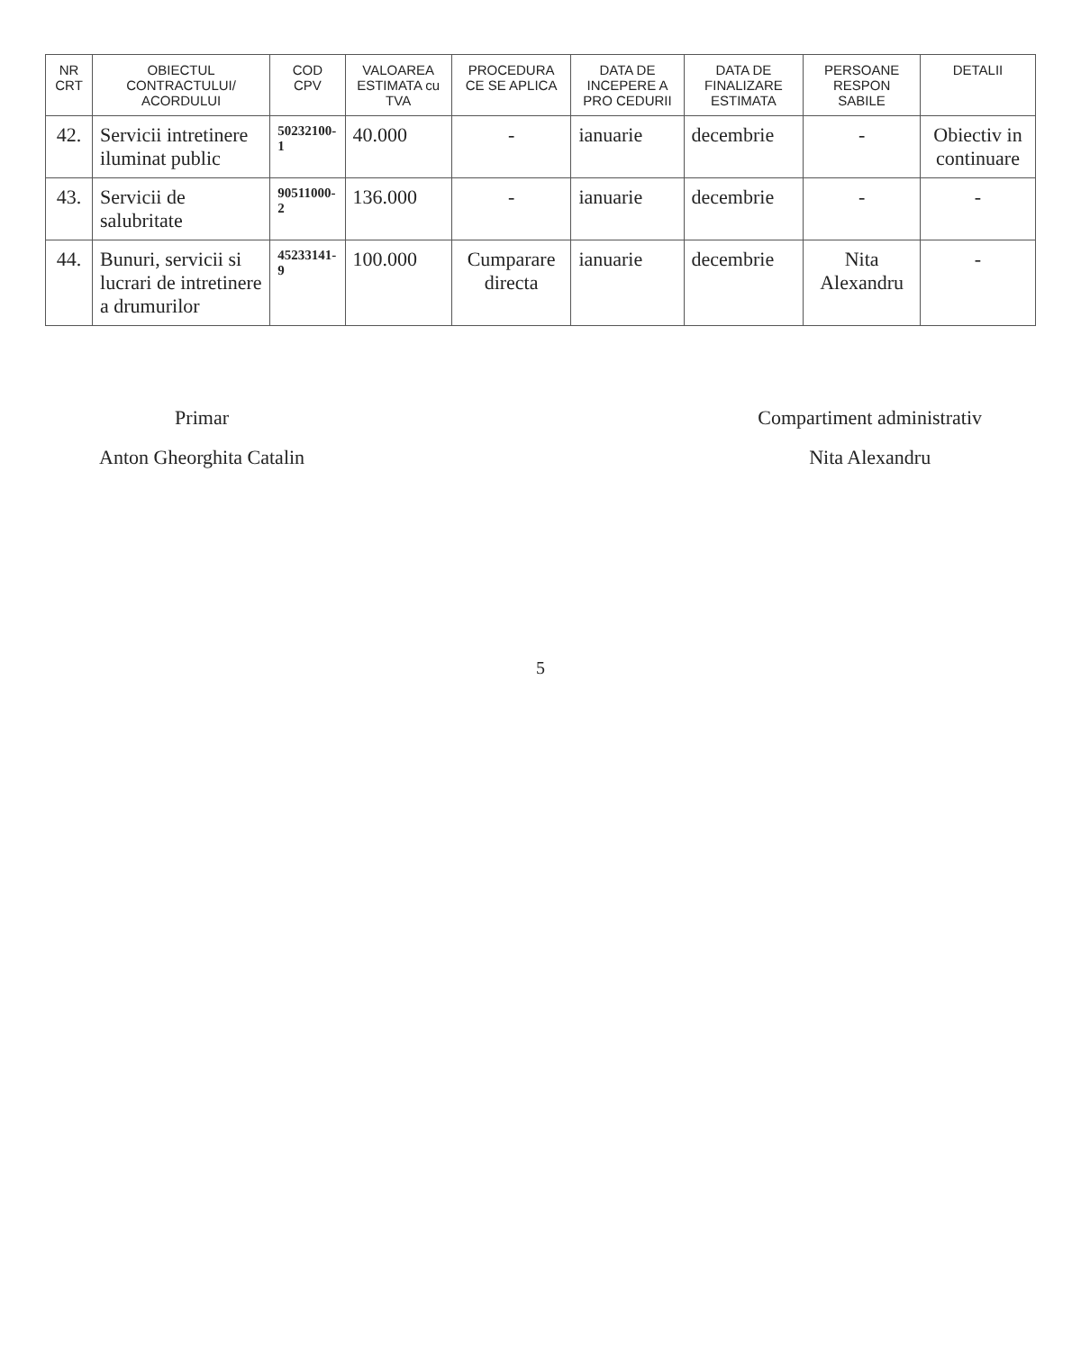| NR CRT | OBIECTUL CONTRACTULUI/ ACORDULUI | COD CPV | VALOAREA ESTIMATA cu TVA | PROCEDURA CE SE APLICA | DATA DE INCEPERE A PRO CEDURII | DATA DE FINALIZARE ESTIMATA | PERSOANE RESPON SABILE | DETALII |
| --- | --- | --- | --- | --- | --- | --- | --- | --- |
| 42. | Servicii intretinere iluminat public | 50232100-1 | 40.000 | - | ianuarie | decembrie | - | Obiectiv in continuare |
| 43. | Servicii de salubritate | 90511000-2 | 136.000 | - | ianuarie | decembrie | - | - |
| 44. | Bunuri, servicii si lucrari de intretinere a drumurilor | 45233141-9 | 100.000 | Cumparare directa | ianuarie | decembrie | Nita Alexandru | - |
Primar
Anton Gheorghita Catalin
Compartiment administrativ
Nita Alexandru
5